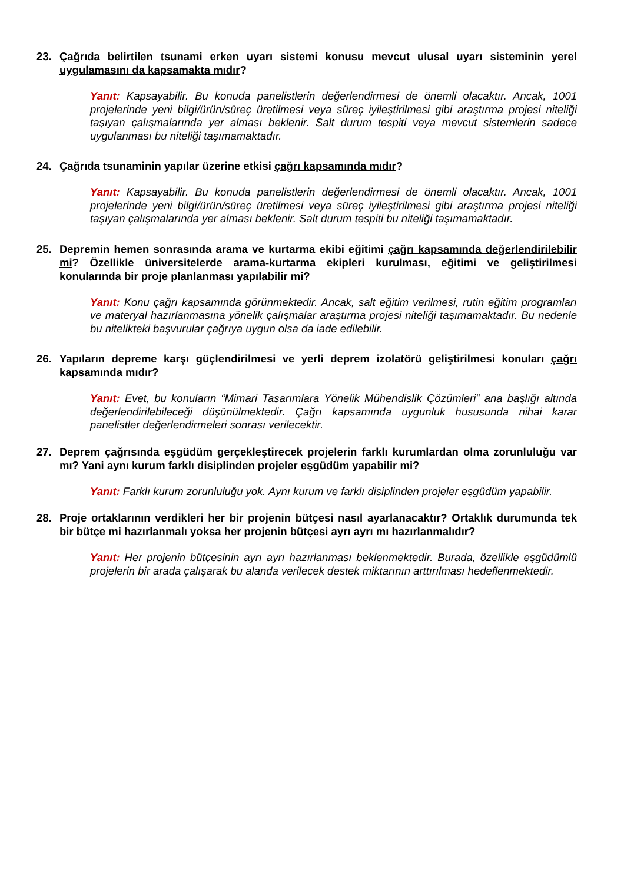23. Çağrıda belirtilen tsunami erken uyarı sistemi konusu mevcut ulusal uyarı sisteminin yerel uygulamasını da kapsamakta mıdır?
Yanıt: Kapsayabilir. Bu konuda panelistlerin değerlendirmesi de önemli olacaktır. Ancak, 1001 projelerinde yeni bilgi/ürün/süreç üretilmesi veya süreç iyileştirilmesi gibi araştırma projesi niteliği taşıyan çalışmalarında yer alması beklenir. Salt durum tespiti veya mevcut sistemlerin sadece uygulanması bu niteliği taşımamaktadır.
24. Çağrıda tsunaminin yapılar üzerine etkisi çağrı kapsamında mıdır?
Yanıt: Kapsayabilir. Bu konuda panelistlerin değerlendirmesi de önemli olacaktır. Ancak, 1001 projelerinde yeni bilgi/ürün/süreç üretilmesi veya süreç iyileştirilmesi gibi araştırma projesi niteliği taşıyan çalışmalarında yer alması beklenir. Salt durum tespiti bu niteliği taşımamaktadır.
25. Depremin hemen sonrasında arama ve kurtarma ekibi eğitimi çağrı kapsamında değerlendirilebilir mi? Özellikle üniversitelerde arama-kurtarma ekipleri kurulması, eğitimi ve geliştirilmesi konularında bir proje planlanması yapılabilir mi?
Yanıt: Konu çağrı kapsamında görünmektedir. Ancak, salt eğitim verilmesi, rutin eğitim programları ve materyal hazırlanmasına yönelik çalışmalar araştırma projesi niteliği taşımamaktadır. Bu nedenle bu nitelikteki başvurular çağrıya uygun olsa da iade edilebilir.
26. Yapıların depreme karşı güçlendirilmesi ve yerli deprem izolatörü geliştirilmesi konuları çağrı kapsamında mıdır?
Yanıt: Evet, bu konuların “Mimari Tasarımlara Yönelik Mühendislik Çözümleri” ana başlığı altında değerlendirilebileceği düşünülmektedir. Çağrı kapsamında uygunluk hususunda nihai karar panelistler değerlendirmeleri sonrası verilecektir.
27. Deprem çağrısında eşgüdüm gerçekleştirecek projelerin farklı kurumlardan olma zorunluluğu var mı? Yani aynı kurum farklı disiplinden projeler eşgüdüm yapabilir mi?
Yanıt: Farklı kurum zorunluluğu yok. Aynı kurum ve farklı disiplinden projeler eşgüdüm yapabilir.
28. Proje ortaklarının verdikleri her bir projenin bütçesi nasıl ayarlanacaktır? Ortaklık durumunda tek bir bütçe mi hazırlanmalı yoksa her projenin bütçesi ayrı ayrı mı hazırlanmalıdır?
Yanıt: Her projenin bütçesinin ayrı ayrı hazırlanması beklenmektedir. Burada, özellikle eşgüdümlü projelerin bir arada çalışarak bu alanda verilecek destek miktarının arttırılması hedeflenmektedir.